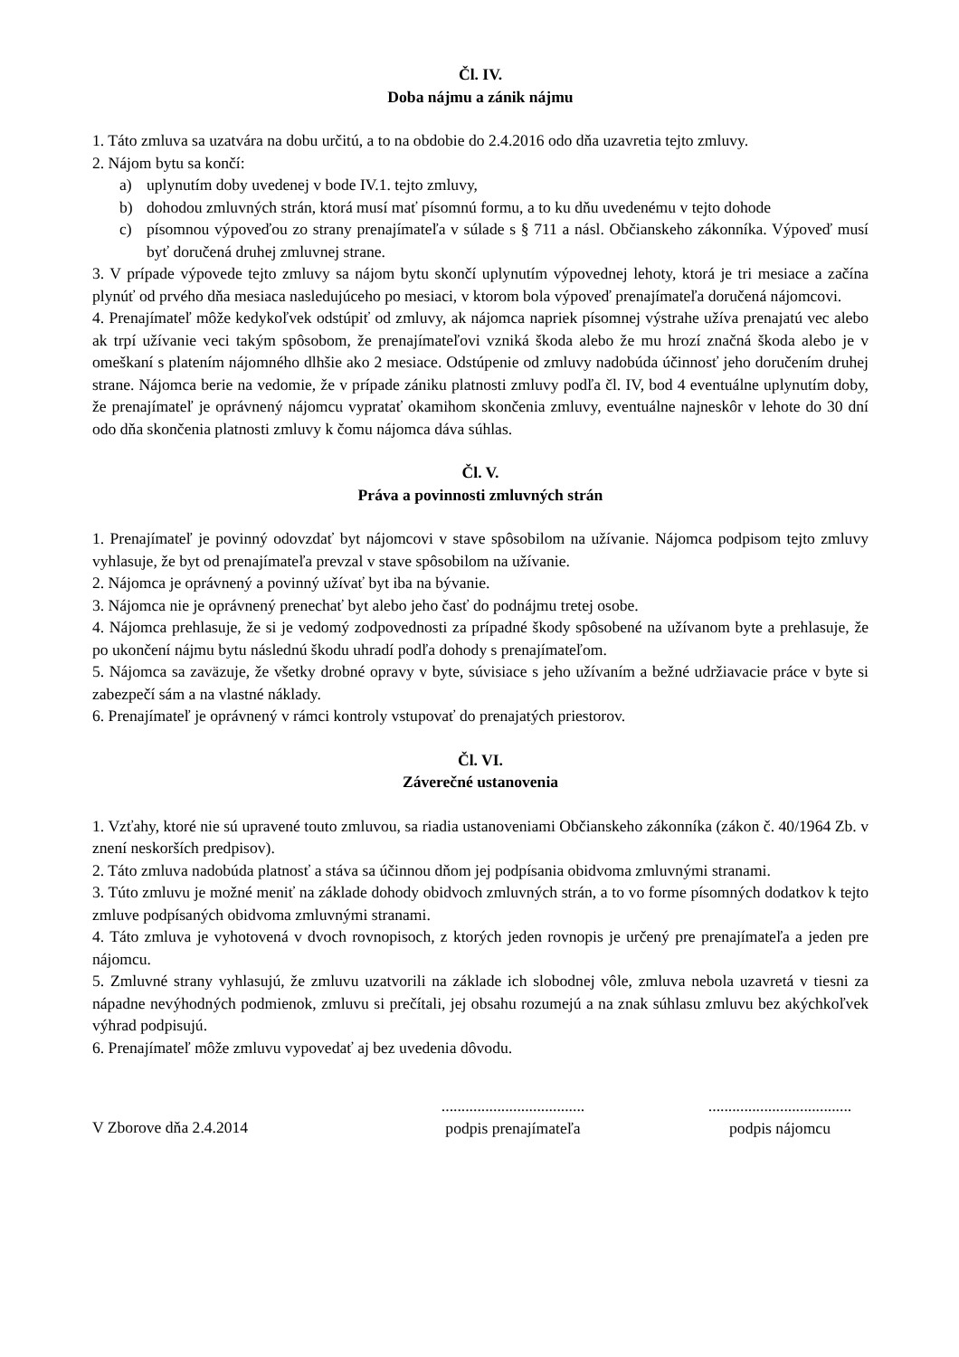Čl. IV.
Doba nájmu a zánik nájmu
1. Táto zmluva sa uzatvára na dobu určitú, a to na obdobie do 2.4.2016 odo dňa uzavretia tejto zmluvy.
2. Nájom bytu sa končí:
a) uplynutím doby uvedenej v bode IV.1. tejto zmluvy,
b) dohodou zmluvných strán, ktorá musí mať písomnú formu, a to ku dňu uvedenému v tejto dohode
c) písomnou výpoveďou zo strany prenajímateľa v súlade s § 711 a násl. Občianskeho zákonníka. Výpoveď musí byť doručená druhej zmluvnej strane.
3. V prípade výpovede tejto zmluvy sa nájom bytu skončí uplynutím výpovednej lehoty, ktorá je tri mesiace a začína plynúť od prvého dňa mesiaca nasledujúceho po mesiaci, v ktorom bola výpoveď prenajímateľa doručená nájomcovi.
4. Prenajímateľ môže kedykoľvek odstúpiť od zmluvy, ak nájomca napriek písomnej výstrahe užíva prenajatú vec alebo ak trpí užívanie veci takým spôsobom, že prenajímateľovi vzniká škoda alebo že mu hrozí značná škoda alebo je v omeškaní s platením nájomného dlhšie ako 2 mesiace. Odstúpenie od zmluvy nadobúda účinnosť jeho doručením druhej strane. Nájomca berie na vedomie, že v prípade zániku platnosti zmluvy podľa čl. IV, bod 4 eventuálne uplynutím doby, že prenajímateľ je oprávnený nájomcu vypratať okamihom skončenia zmluvy, eventuálne najneskôr v lehote do 30 dní odo dňa skončenia platnosti zmluvy k čomu nájomca dáva súhlas.
Čl. V.
Práva a povinnosti zmluvných strán
1. Prenajímateľ je povinný odovzdať byt nájomcovi v stave spôsobilom na užívanie. Nájomca podpisom tejto zmluvy vyhlasuje, že byt od prenajímateľa prevzal v stave spôsobilom na užívanie.
2. Nájomca je oprávnený a povinný užívať byt iba na bývanie.
3. Nájomca nie je oprávnený prenechať byt alebo jeho časť do podnájmu tretej osobe.
4. Nájomca prehlasuje, že si je vedomý zodpovednosti za prípadné škody spôsobené na užívanom byte a prehlasuje, že po ukončení nájmu bytu následnú škodu uhradí podľa dohody s prenajímateľom.
5. Nájomca sa zaväzuje, že všetky drobné opravy v byte, súvisiace s jeho užívaním a bežné udržiavacie práce v byte si zabezpečí sám a na vlastné náklady.
6. Prenajímateľ je oprávnený v rámci kontroly vstupovať do prenajatých priestorov.
Čl. VI.
Záverečné ustanovenia
1. Vzťahy, ktoré nie sú upravené touto zmluvou, sa riadia ustanoveniami Občianskeho zákonníka (zákon č. 40/1964 Zb. v znení neskorších predpisov).
2. Táto zmluva nadobúda platnosť a stáva sa účinnou dňom jej podpísania obidvoma zmluvnými stranami.
3. Túto zmluvu je možné meniť na základe dohody obidvoch zmluvných strán, a to vo forme písomných dodatkov k tejto zmluve podpísaných obidvoma zmluvnými stranami.
4. Táto zmluva je vyhotovená v dvoch rovnopisoch, z ktorých jeden rovnopis je určený pre prenajímateľa a jeden pre nájomcu.
5. Zmluvné strany vyhlasujú, že zmluvu uzatvorili na základe ich slobodnej vôle, zmluva nebola uzavretá v tiesni za nápadne nevýhodných podmienok, zmluvu si prečítali, jej obsahu rozumejú a na znak súhlasu zmluvu bez akýchkoľvek výhrad podpisujú.
6. Prenajímateľ môže zmluvu vypovedať aj bez uvedenia dôvodu.
V Zborove dňa 2.4.2014
....................................
podpis prenajímateľa
....................................
podpis nájomcu